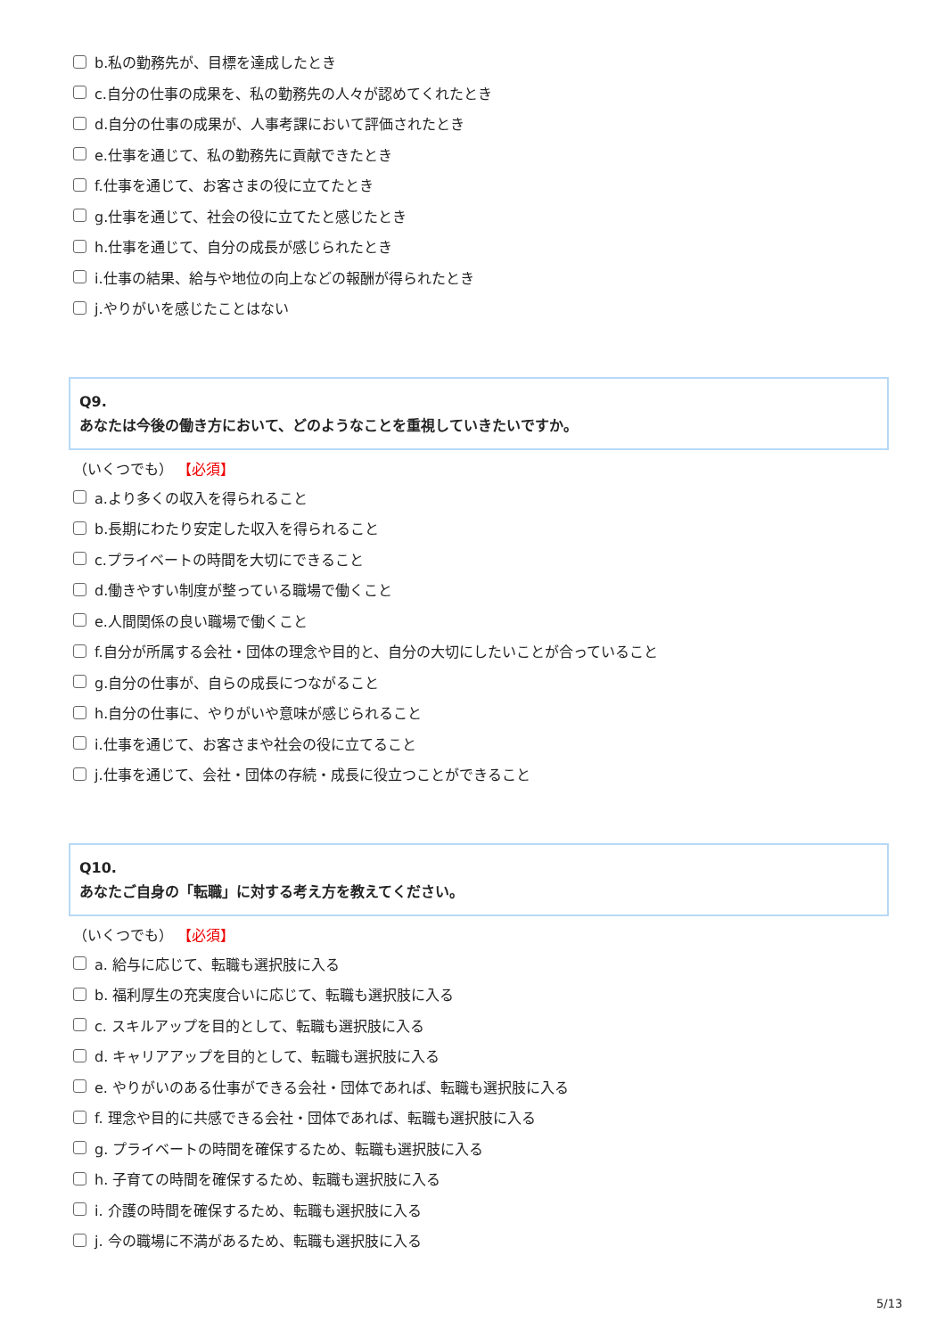b.私の勤務先が、目標を達成したとき
c.自分の仕事の成果を、私の勤務先の人々が認めてくれたとき
d.自分の仕事の成果が、人事考課において評価されたとき
e.仕事を通じて、私の勤務先に貢献できたとき
f.仕事を通じて、お客さまの役に立てたとき
g.仕事を通じて、社会の役に立てたと感じたとき
h.仕事を通じて、自分の成長が感じられたとき
i.仕事の結果、給与や地位の向上などの報酬が得られたとき
j.やりがいを感じたことはない
Q9.
あなたは今後の働き方において、どのようなことを重視していきたいですか。
（いくつでも） 【必須】
a.より多くの収入を得られること
b.長期にわたり安定した収入を得られること
c.プライベートの時間を大切にできること
d.働きやすい制度が整っている職場で働くこと
e.人間関係の良い職場で働くこと
f.自分が所属する会社・団体の理念や目的と、自分の大切にしたいことが合っていること
g.自分の仕事が、自らの成長につながること
h.自分の仕事に、やりがいや意味が感じられること
i.仕事を通じて、お客さまや社会の役に立てること
j.仕事を通じて、会社・団体の存続・成長に役立つことができること
Q10.
あなたご自身の「転職」に対する考え方を教えてください。
（いくつでも） 【必須】
a. 給与に応じて、転職も選択肢に入る
b. 福利厚生の充実度合いに応じて、転職も選択肢に入る
c. スキルアップを目的として、転職も選択肢に入る
d. キャリアアップを目的として、転職も選択肢に入る
e. やりがいのある仕事ができる会社・団体であれば、転職も選択肢に入る
f. 理念や目的に共感できる会社・団体であれば、転職も選択肢に入る
g. プライベートの時間を確保するため、転職も選択肢に入る
h. 子育ての時間を確保するため、転職も選択肢に入る
i. 介護の時間を確保するため、転職も選択肢に入る
j. 今の職場に不満があるため、転職も選択肢に入る
5/13